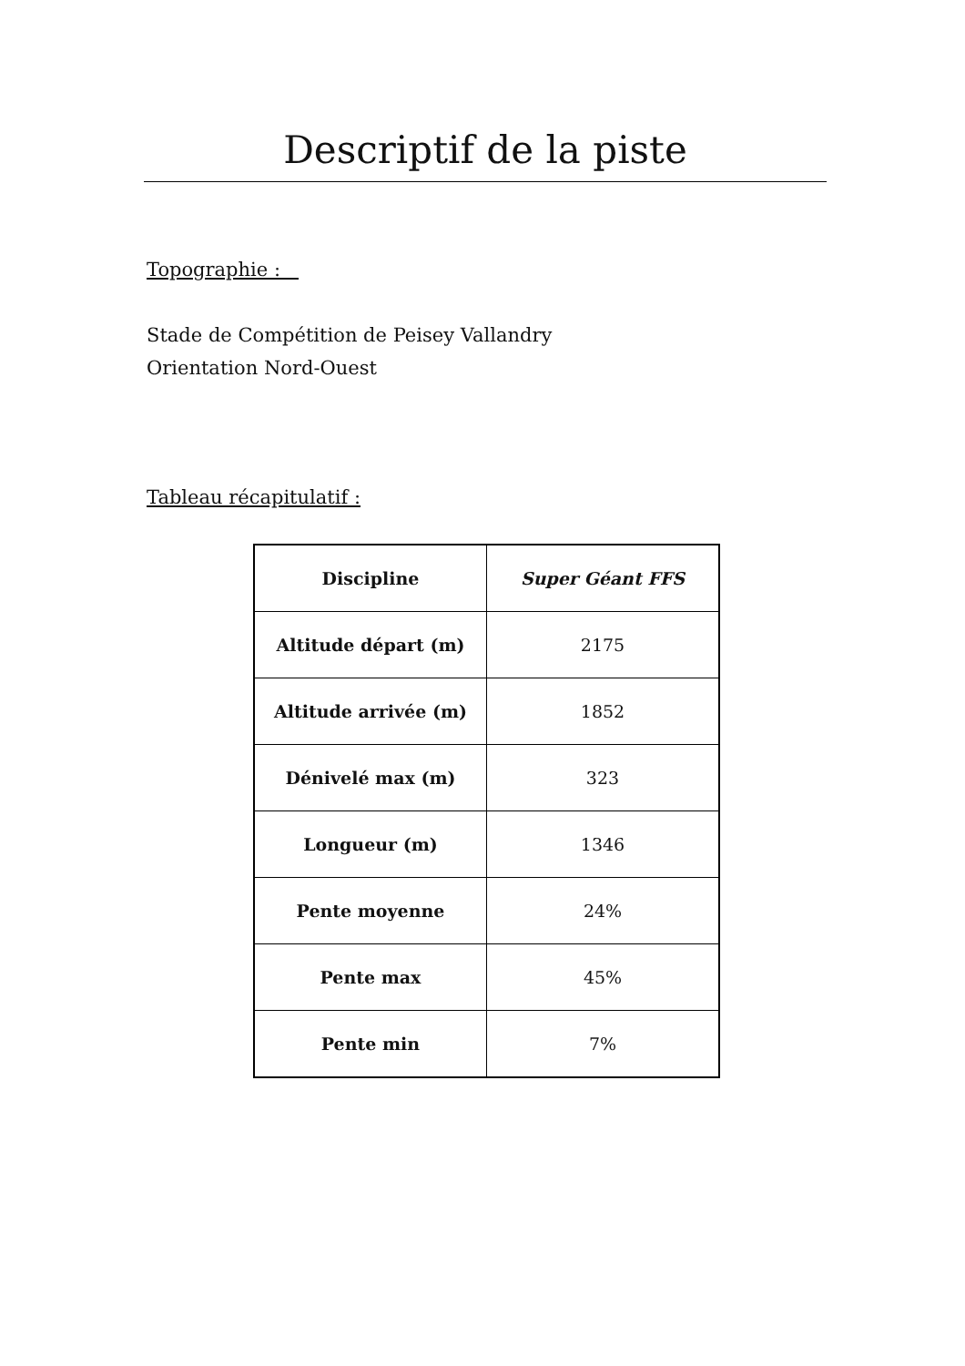Descriptif de la piste
Topographie :
Stade de Compétition de Peisey Vallandry
Orientation Nord-Ouest
Tableau récapitulatif :
| Discipline | Super Géant FFS |
| --- | --- |
| Altitude départ (m) | 2175 |
| Altitude arrivée (m) | 1852 |
| Dénivelé max (m) | 323 |
| Longueur (m) | 1346 |
| Pente moyenne | 24% |
| Pente max | 45% |
| Pente min | 7% |